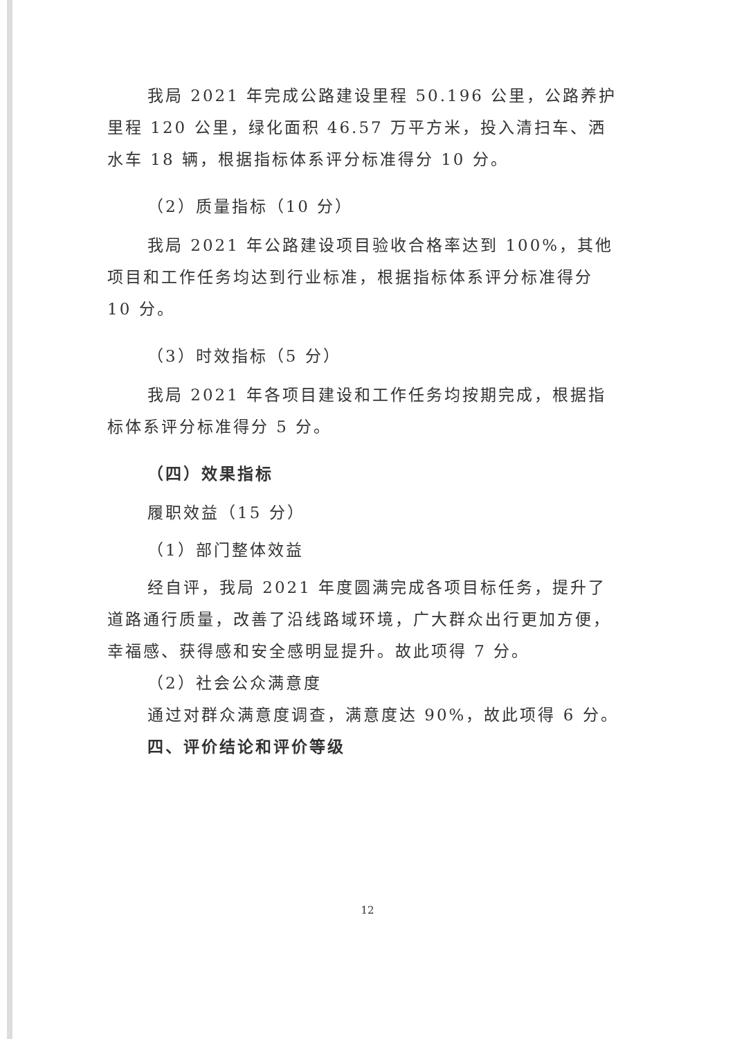我局 2021 年完成公路建设里程 50.196 公里，公路养护里程 120 公里，绿化面积 46.57 万平方米，投入清扫车、洒水车 18 辆，根据指标体系评分标准得分 10 分。
（2）质量指标（10 分）
我局 2021 年公路建设项目验收合格率达到 100%，其他项目和工作任务均达到行业标准，根据指标体系评分标准得分 10 分。
（3）时效指标（5 分）
我局 2021 年各项目建设和工作任务均按期完成，根据指标体系评分标准得分 5 分。
（四）效果指标
履职效益（15 分）
（1）部门整体效益
经自评，我局 2021 年度圆满完成各项目标任务，提升了道路通行质量，改善了沿线路域环境，广大群众出行更加方便，幸福感、获得感和安全感明显提升。故此项得 7 分。
（2）社会公众满意度
通过对群众满意度调查，满意度达 90%，故此项得 6 分。
四、评价结论和评价等级
12